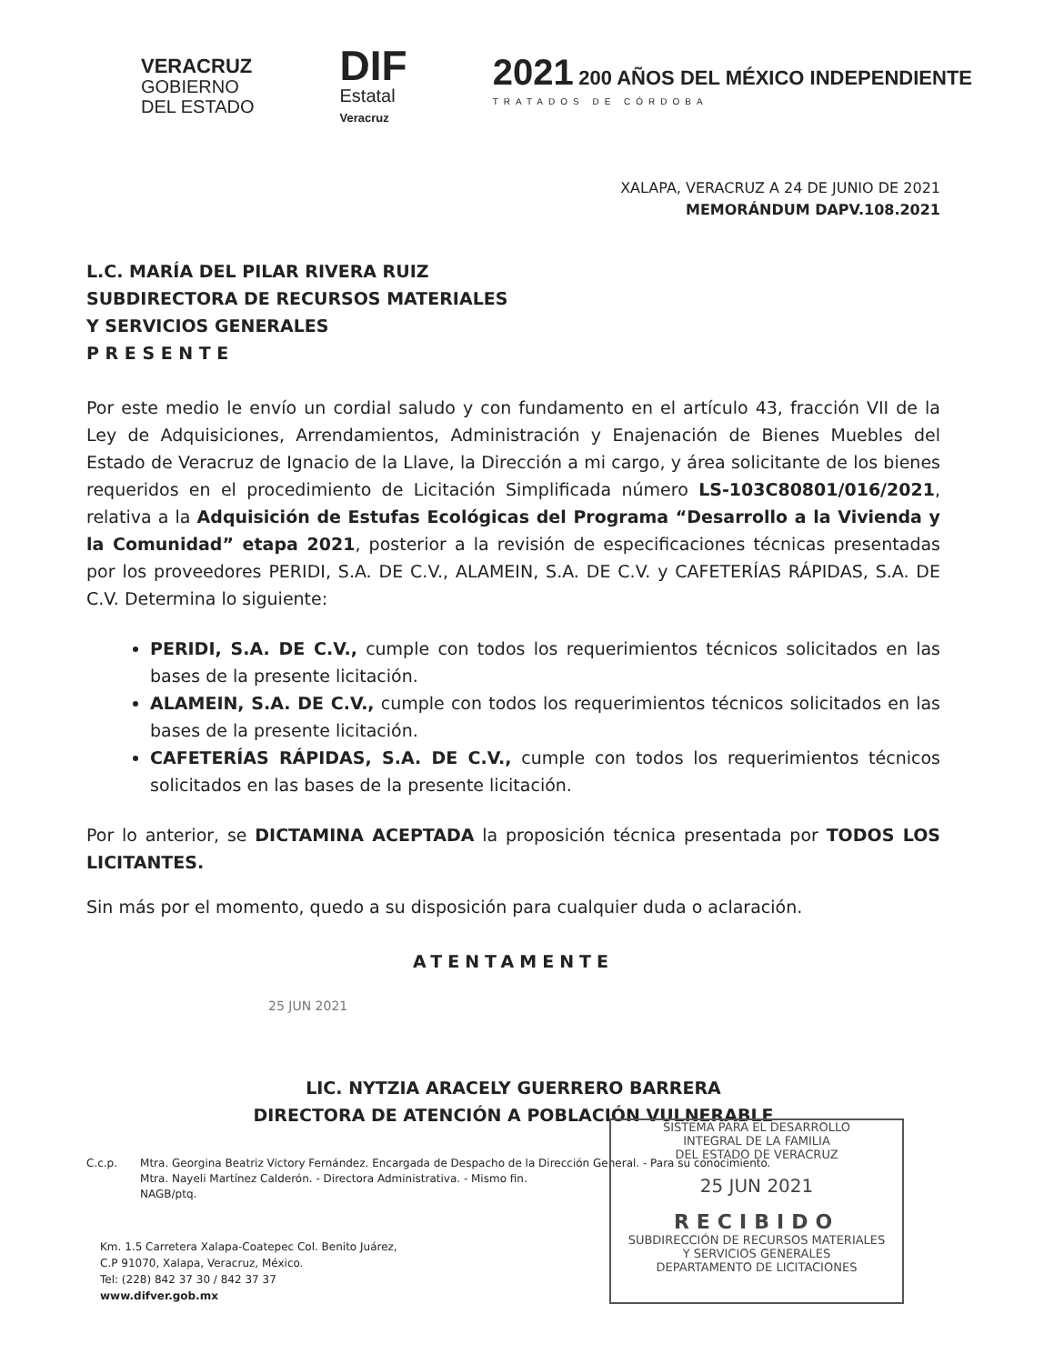VERACRUZ
GOBIERNO
DEL ESTADO
DIF
Estatal
Veracruz
2021 200 AÑOS DEL MÉXICO INDEPENDIENTE
TRATADOS DE CÓRDOBA
XALAPA, VERACRUZ A 24 DE JUNIO DE 2021
MEMORÁNDUM DAPV.108.2021
L.C. MARÍA DEL PILAR RIVERA RUIZ
SUBDIRECTORA DE RECURSOS MATERIALES
Y SERVICIOS GENERALES
P R E S E N T E
Por este medio le envío un cordial saludo y con fundamento en el artículo 43, fracción VII de la Ley de Adquisiciones, Arrendamientos, Administración y Enajenación de Bienes Muebles del Estado de Veracruz de Ignacio de la Llave, la Dirección a mi cargo, y área solicitante de los bienes requeridos en el procedimiento de Licitación Simplificada número LS-103C80801/016/2021, relativa a la Adquisición de Estufas Ecológicas del Programa “Desarrollo a la Vivienda y la Comunidad” etapa 2021, posterior a la revisión de especificaciones técnicas presentadas por los proveedores PERIDI, S.A. DE C.V., ALAMEIN, S.A. DE C.V. y CAFETERÍAS RÁPIDAS, S.A. DE C.V. Determina lo siguiente:
PERIDI, S.A. DE C.V., cumple con todos los requerimientos técnicos solicitados en las bases de la presente licitación.
ALAMEIN, S.A. DE C.V., cumple con todos los requerimientos técnicos solicitados en las bases de la presente licitación.
CAFETERÍAS RÁPIDAS, S.A. DE C.V., cumple con todos los requerimientos técnicos solicitados en las bases de la presente licitación.
Por lo anterior, se DICTAMINA ACEPTADA la proposición técnica presentada por TODOS LOS LICITANTES.
Sin más por el momento, quedo a su disposición para cualquier duda o aclaración.
ATENTAMENTE
25 JUN 2021
LIC. NYTZIA ARACELY GUERRERO BARRERA
DIRECTORA DE ATENCIÓN A POBLACIÓN VULNERABLE
C.c.p. Mtra. Georgina Beatriz Victory Fernández. Encargada de Despacho de la Dirección General. - Para su conocimiento.
Mtra. Nayeli Martínez Calderón. - Directora Administrativa. - Mismo fin.
NAGB/ptq.
Km. 1.5 Carretera Xalapa-Coatepec Col. Benito Juárez,
C.P 91070, Xalapa, Veracruz, México.
Tel: (228) 842 37 30 / 842 37 37
www.difver.gob.mx
SISTEMA PARA EL DESARROLLO
INTEGRAL DE LA FAMILIA
DEL ESTADO DE VERACRUZ
25 JUN 2021
RECIBIDO
SUBDIRECCIÓN DE RECURSOS MATERIALES
Y SERVICIOS GENERALES
DEPARTAMENTO DE LICITACIONES